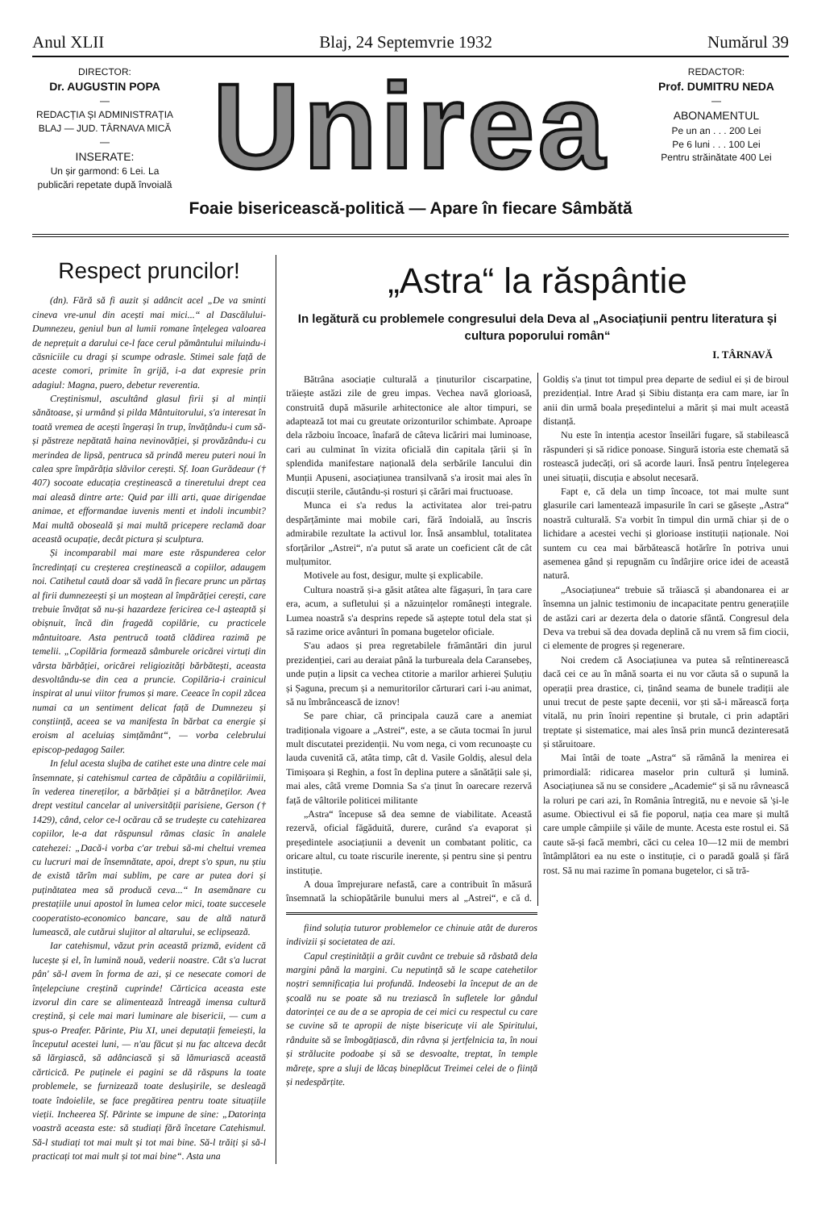Anul XLII Blaj, 24 Septemvrie 1932 Numărul 39
DIRECTOR:
Dr. AUGUSTIN POPA
—
REDACȚIA ȘI ADMINISTRAȚIA
BLAJ — JUD. TÂRNAVA MICĂ
—
INSERATE:
Un șir garmond: 6 Lei. La publicări repetate după învoială
Unirea
REDACTOR:
Prof. DUMITRU NEDA
—
ABONAMENTUL
Pe un an . . . 200 Lei
Pe 6 luni . . . 100 Lei
Pentru străinătate 400 Lei
Foaie bisericească-politică — Apare în fiecare Sâmbătă
Respect pruncilor!
(dn). Fără să fi auzit și adâncit acel „De va sminti cineva vre-unul din acești mai mici...“ al Dascălului-Dumnezeu, geniul bun al lumii romane înțelegea valoarea de neprețuit a darului ce-l face cerul pământului miluindu-i căsniciile cu dragi și scumpe odrasle. Stimei sale față de aceste comori, primite în grijă, i-a dat expresie prin adagiul: Magna, puero, debetur reverentia.
Creștinismul, ascultând glasul firii și al minții sănătoase, și urmând și pilda Mântuitorului, s'a interesat în toată vremea de acești îngerași în trup, învățându-i cum să-și păstreze nepătată haina nevinovăției, și provăzându-i cu merindea de lipsă, pentrucа să prindă mereu puteri noui în calea spre împărăția slăvilor cerești. Sf. Ioan Gurădeaur († 407) socoate educația creștinească a tineretului drept cea mai aleasă dintre arte: Quid par illi arti, quae dirigendae animae, et efformandae iuvenis menti et indoli incumbit? Mai multă oboseală și mai multă pricepere reclamă doar această ocupație, decât pictura și sculptura.
Și incomparabil mai mare este răspunderea celor încredințați cu creșterea creștinească a copiilor, adaugem noi. Catihetul caută doar să vadă în fiecare prunc un părtaș al firii dumnezeești și un moștean al împărăției cerești, care trebuie învățat să nu-și hazardeze fericirea ce-l așteaptă și obișnuit, încă din fragedă copilărie, cu practicele mântuitoare. Asta pentrucă toată clădirea razimă pe temelii. „Copilăria formează sâmburele oricărei virtuți din vârsta bărbăției, oricărei religiozități bărbătești, aceasta desvoltându-se din cea a pruncie. Copilăria-i crainicul inspirat al unui viitor frumos și mare. Ceeace în copil zăcea numai ca un sentiment delicat față de Dumnezeu și conștiință, aceea se va manifesta în bărbat ca energie și eroism al aceluiaș simțământ“, — vorba celebrului episcop-pedagog Sailer.
In felul acesta slujba de catihet este una dintre cele mai însemnate, și catehismul cartea de căpătâiu a copilăriimii, în vederea tinereților, a bărbăției și a bătrâneților. Avea drept vestitul cancelar al universității parisiene, Gerson († 1429), când, celor ce-l ocărau că se trudește cu catehizarea copiilor, le-a dat răspunsul rămas clasic în analele catehezei: „Dacă-i vorba c'ar trebui să-mi cheltui vremea cu lucruri mai de însemnătate, apoi, drept s'o spun, nu știu de există tărîm mai sublim, pe care ar putea dori și puținătatea mea să producă ceva...“ In asemănare cu prestațiile unui apostol în lumea celor mici, toate succesele cooperatisto-economico bancare, sau de altă natură lumească, ale cutărui slujitor al altarului, se eclipsează.
Iar catehismul, văzut prin această prizmă, evident că lucește și el, în lumină nouă, vederii noastre. Cât s'a lucrat pân' să-l avem în forma de azi, și ce nesecate comori de înțelepciune creștină cuprinde! Cărticica aceasta este izvorul din care se alimentează întreagă imensa cultură creștină, și cele mai mari luminare ale bisericii, — cum a spus-o Preafer. Părinte, Piu XI, unei deputații femeiești, la începutul acestei luni, — n'au făcut și nu fac altceva decât să lărgiască, să adânciască și să lămuriască această cărticică. Pe puținele ei pagini se dă răspuns la toate problemele, se furnizează toate deslușirile, se deslеagă toate îndoielile, se face pregătirea pentru toate situațiile vieții. Incheerea Sf. Părinte se impune de sine: „Datorința voastră aceasta este: să studiați fără încetare Catehismul. Să-l studiați tot mai mult și tot mai bine. Să-l trăiți și să-l practicați tot mai mult și tot mai bine“. Asta una
„Astra“ la răspântie
In legătură cu problemele congresului dela Deva al „Asociațiunii pentru literatura și cultura poporului român“
I. TÂRNAVĂ
Bătrâna asociație culturală a ținuturilor ciscarpatine, trăiește astăzi zile de greu impas. Vechea navă glorioasă, construită după măsurile arhitectonice ale altor timpuri, se adaptează tot mai cu greutate orizonturilor schimbate. Aproape dela războiu încoace, înafară de câteva licăriri mai luminoase, cari au culminat în vizita oficială din capitala țării și în splendida manifestare națională dela serbările Iancului din Munții Apuseni, asociațiunea transilvană s'a irosit mai ales în discuții sterile, căutându-și rosturi și cărări mai fructuoase.
Munca ei s'a redus la activitatea alor trei-patru despărțăminte mai mobile cari, fără îndoială, au înscris admirabile rezultate la activul lor. Însă ansamblul, totalitatea sforțărilor „Astrei“, n'a putut să arate un coeficient cât de cât mulțumitor.
Motivele au fost, desigur, multe și explicabile.
Cultura noastră și-a găsit atâtea alte făgașuri, în țara care era, acum, a sufletului și a năzuințelor românești integrale. Lumea noastră s'a desprins repede să aștepte totul dela stat și să razime orice avânturi în pomana bugetelor oficiale.
S'au adaos și prea regretabilele frământări din jurul prezidenției, cari au deraiat până la turbureala dela Caransebeș, unde puțin a lipsit ca vechea ctitorie a marilor arhierei Șuluțiu și Șaguna, precum și a nemuritorilor cărturari cari i-au animat, să nu îmbrâncească de iznov!
Se pare chiar, că principala cauză care a anemiat tradiționala vigoare a „Astrei“, este, a se căuta tocmai în jurul mult discutatei prezidenții. Nu vom nega, ci vom recunoaște cu lauda cuvenită că, atâta timp, cât d. Vasile Goldiș, alesul dela Timișoara și Reghin, a fost în deplina putere a sănătății sale și, mai ales, câtă vreme Domnia Sa s'a ținut în oarecare rezervă față de vâltorile politicei militante
„Astra“ începuse să dea semne de viabilitate. Această rezervă, oficial făgăduită, durere, curând s'a evaporat și președintele asociațiunii a devenit un combatant politic, ca oricare altul, cu toate riscurile inerente, și pentru sine și pentru instituție.
A doua împrejurare nefastă, care a contribuit în măsură însemnată la schiopătările bunului mers al „Astrei“, e că d. Goldiș s'a ținut tot timpul prea departe de sediul ei și de biroul prezidențial. Intre Arad și Sibiu distanța era cam mare, iar în anii din urmă boala președintelui a mărit și mai mult această distanță.
Nu este în intenția acestor înseilări fugare, să stabilească răspunderi și să ridice ponoase. Singură istoria este chemată să rostească judecăți, ori să acorde lauri. Însă pentru înțelegerea unei situații, discuția e absolut necesară.
Fapt e, că dela un timp încoace, tot mai multe sunt glasurile cari lamentează impasurile în cari se găsește „Astra“ noastră culturală. S'a vorbit în timpul din urmă chiar și de o lichidare a acestei vechi și glorioase instituții naționale. Noi suntem cu cea mai bărbătească hotărîre în potriva unui asemenea gând și repugnăm cu îndârjire orice idei de această natură.
„Asociațiunea“ trebuie să trăiască și abandonarea ei ar însemna un jalnic testimoniu de incapacitate pentru generațiile de astăzi cari ar dezerta dela o datorie sfântă. Congresul dela Deva va trebui să dea dovada deplină că nu vrem să fim ciocii, ci elemente de progres și regenerare.
Noi credem că Asociațiunea va putea să reîntinerească dacă cei ce au în mână soarta ei nu vor căuta să o supună la operații prea drastice, ci, ținând seama de bunele tradiții ale unui trecut de peste șapte decenii, vor ști să-i mărească forța vitală, nu prin înoiri repentine și brutale, ci prin adaptări treptate și sistematice, mai ales însă prin muncă dezinteresată și stăruitoare.
Mai întâi de toate „Astra“ să rămână la menirea ei primordială: ridicarea maselor prin cultură și lumină. Asociațiunea să nu se considere „Academie“ și să nu râvnească la roluri pe cari azi, în România întregită, nu e nevoie să 'și-le asume. Obiectivul ei să fie poporul, nația cea mare și multă care umple câmpiile și văile de munte. Acesta este rostul ei. Să caute să-și facă membri, căci cu celea 10—12 mii de membri întâmplători ea nu este o instituție, ci o paradă goală și fără rost. Să nu mai razime în pomana bugetelor, ci să tră-
fiind soluția tuturor problemelor ce chinuie atât de dureros indivizii și societatea de azi.
Capul creștinității a grăit cuvânt ce trebuie să răsbată dela margini până la margini. Cu neputință să le scape catehetilor noștri semnificația lui profundă. Indeosebi la început de an de școală nu se poate să nu treziască în sufletele lor gândul datorinței ce au de a se apropia de cei mici cu respectul cu care se cuvine să te apropii de niște bisericuțe vii ale Spiritului, rânduite să se îmbogățiască, din râvna și jertfelnicia ta, în noui și strălucite podoabe și să se desvoalte, treptat, în temple mărețe, spre a sluji de lăcaș binеplăcut Treimei celei de o ființă și nedespărțite.